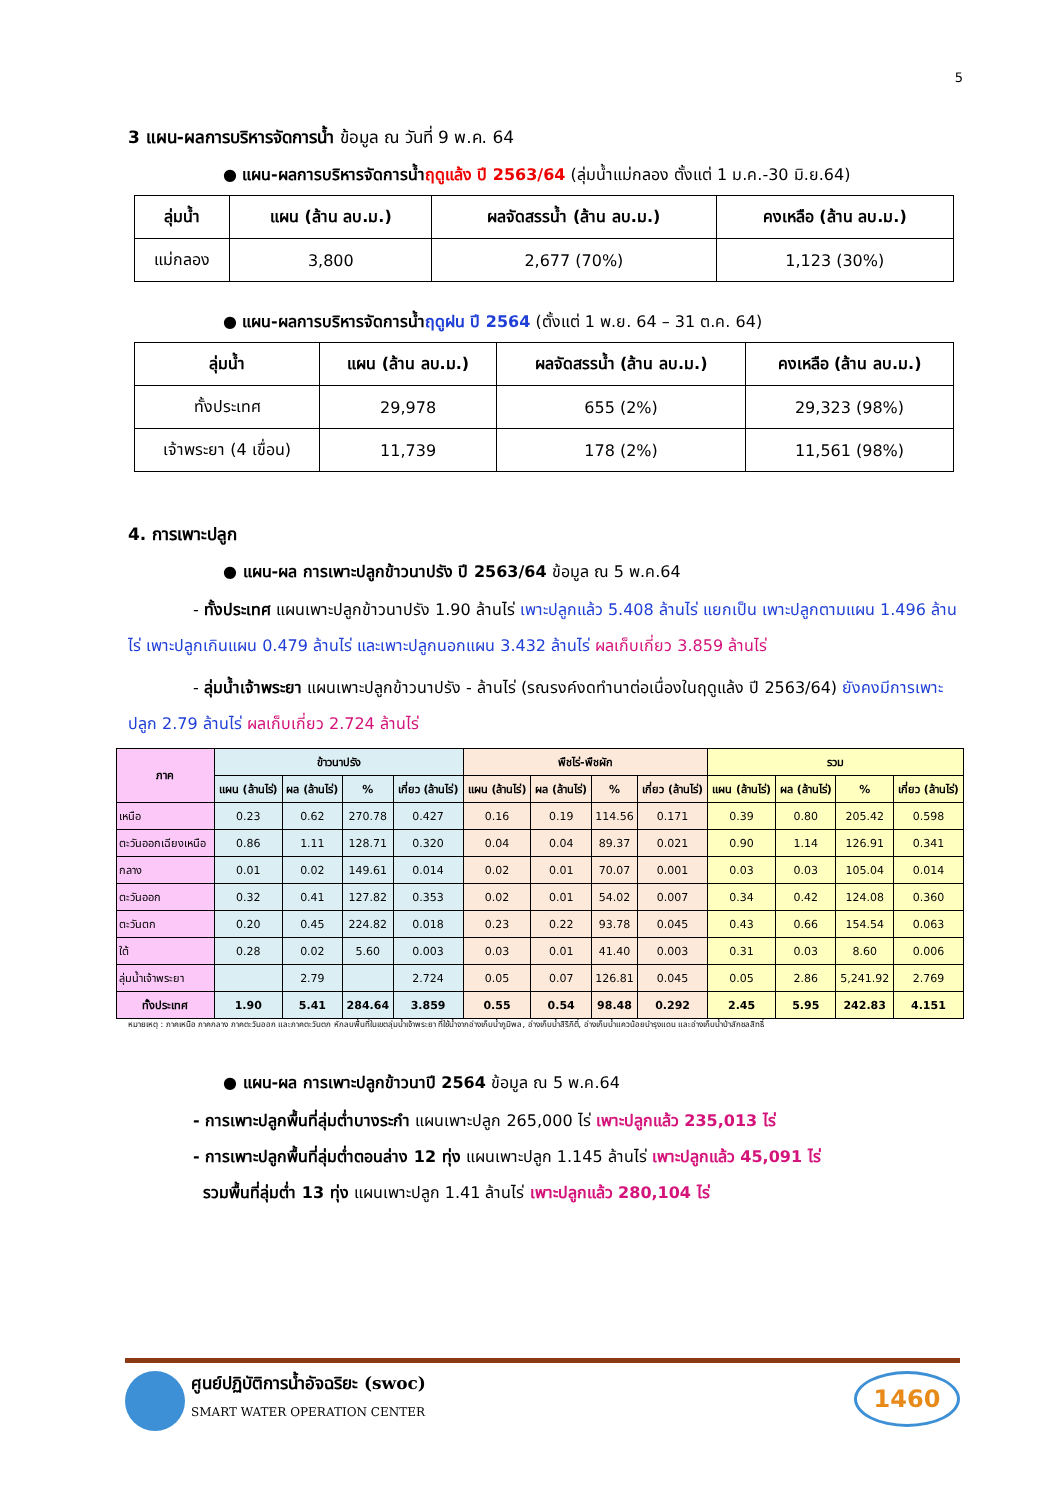5
3 แผน-ผลการบริหารจัดการน้ำ ข้อมูล ณ วันที่ 9 พ.ค. 64
● แผน-ผลการบริหารจัดการน้ำฤดูแล้ง ปี 2563/64 (ลุ่มน้ำแม่กลอง ตั้งแต่ 1 ม.ค.-30 มิ.ย.64)
| ลุ่มน้ำ | แผน (ล้าน ลบ.ม.) | ผลจัดสรรน้ำ (ล้าน ลบ.ม.) | คงเหลือ (ล้าน ลบ.ม.) |
| --- | --- | --- | --- |
| แม่กลอง | 3,800 | 2,677 (70%) | 1,123 (30%) |
● แผน-ผลการบริหารจัดการน้ำฤดูฝน ปี 2564 (ตั้งแต่ 1 พ.ย. 64 – 31 ต.ค. 64)
| ลุ่มน้ำ | แผน (ล้าน ลบ.ม.) | ผลจัดสรรน้ำ (ล้าน ลบ.ม.) | คงเหลือ (ล้าน ลบ.ม.) |
| --- | --- | --- | --- |
| ทั้งประเทศ | 29,978 | 655 (2%) | 29,323 (98%) |
| เจ้าพระยา (4 เขื่อน) | 11,739 | 178 (2%) | 11,561 (98%) |
4. การเพาะปลูก
● แผน-ผล การเพาะปลูกข้าวนาปรัง ปี 2563/64 ข้อมูล ณ 5 พ.ค.64
- ทั้งประเทศ แผนเพาะปลูกข้าวนาปรัง 1.90 ล้านไร่ เพาะปลูกแล้ว 5.408 ล้านไร่ แยกเป็น เพาะปลูกตามแผน 1.496 ล้านไร่ เพาะปลูกเกินแผน 0.479 ล้านไร่ และเพาะปลูกนอกแผน 3.432 ล้านไร่ ผลเก็บเกี่ยว 3.859 ล้านไร่
- ลุ่มน้ำเจ้าพระยา แผนเพาะปลูกข้าวนาปรัง - ล้านไร่ (รณรงค์งดทำนาต่อเนื่องในฤดูแล้ง ปี 2563/64) ยังคงมีการเพาะปลูก 2.79 ล้านไร่ ผลเก็บเกี่ยว 2.724 ล้านไร่
| ภาค | ข้าวนาปรัง | | | | พืชไร่-พืชผัก | | | | รวม | | | |
| --- | --- | --- | --- | --- | --- | --- | --- | --- | --- | --- | --- | --- |
| | แผน (ล้านไร่) | ผล (ล้านไร่) | % | เกี่ยว (ล้านไร่) | แผน (ล้านไร่) | ผล (ล้านไร่) | % | เกี่ยว (ล้านไร่) | แผน (ล้านไร่) | ผล (ล้านไร่) | % | เกี่ยว (ล้านไร่) |
| เหนือ | 0.23 | 0.62 | 270.78 | 0.427 | 0.16 | 0.19 | 114.56 | 0.171 | 0.39 | 0.80 | 205.42 | 0.598 |
| ตะวันออกเฉียงเหนือ | 0.86 | 1.11 | 128.71 | 0.320 | 0.04 | 0.04 | 89.37 | 0.021 | 0.90 | 1.14 | 126.91 | 0.341 |
| กลาง | 0.01 | 0.02 | 149.61 | 0.014 | 0.02 | 0.01 | 70.07 | 0.001 | 0.03 | 0.03 | 105.04 | 0.014 |
| ตะวันออก | 0.32 | 0.41 | 127.82 | 0.353 | 0.02 | 0.01 | 54.02 | 0.007 | 0.34 | 0.42 | 124.08 | 0.360 |
| ตะวันตก | 0.20 | 0.45 | 224.82 | 0.018 | 0.23 | 0.22 | 93.78 | 0.045 | 0.43 | 0.66 | 154.54 | 0.063 |
| ใต้ | 0.28 | 0.02 | 5.60 | 0.003 | 0.03 | 0.01 | 41.40 | 0.003 | 0.31 | 0.03 | 8.60 | 0.006 |
| ลุ่มน้ำเจ้าพระยา | | 2.79 | | 2.724 | 0.05 | 0.07 | 126.81 | 0.045 | 0.05 | 2.86 | 5,241.92 | 2.769 |
| ทั้งประเทศ | 1.90 | 5.41 | 284.64 | 3.859 | 0.55 | 0.54 | 98.48 | 0.292 | 2.45 | 5.95 | 242.83 | 4.151 |
หมายเหตุ : ภาคเหนือ ภาคกลาง ภาคตะวันออก และภาคตะวันตก หักลบพื้นที่ในเขตลุ่มน้ำเจ้าพระยา ที่ใช้น้ำจากอ่างเก็บน้ำภูมิพล, อ่างเก็บน้ำสิริกิติ์, อ่างเก็บน้ำแควน้อยบำรุงแดน และอ่างเก็บน้ำป่าสักชลสิทธิ์
● แผน-ผล การเพาะปลูกข้าวนาปี 2564 ข้อมูล ณ 5 พ.ค.64
- การเพาะปลูกพื้นที่ลุ่มต่ำบางระกำ แผนเพาะปลูก 265,000 ไร่ เพาะปลูกแล้ว 235,013 ไร่
- การเพาะปลูกพื้นที่ลุ่มต่ำตอนล่าง 12 ทุ่ง แผนเพาะปลูก 1.145 ล้านไร่ เพาะปลูกแล้ว 45,091 ไร่
รวมพื้นที่ลุ่มต่ำ 13 ทุ่ง แผนเพาะปลูก 1.41 ล้านไร่ เพาะปลูกแล้ว 280,104 ไร่
ศูนย์ปฏิบัติการน้ำอัจฉริยะ (swoc)
SMART WATER OPERATION CENTER
1460